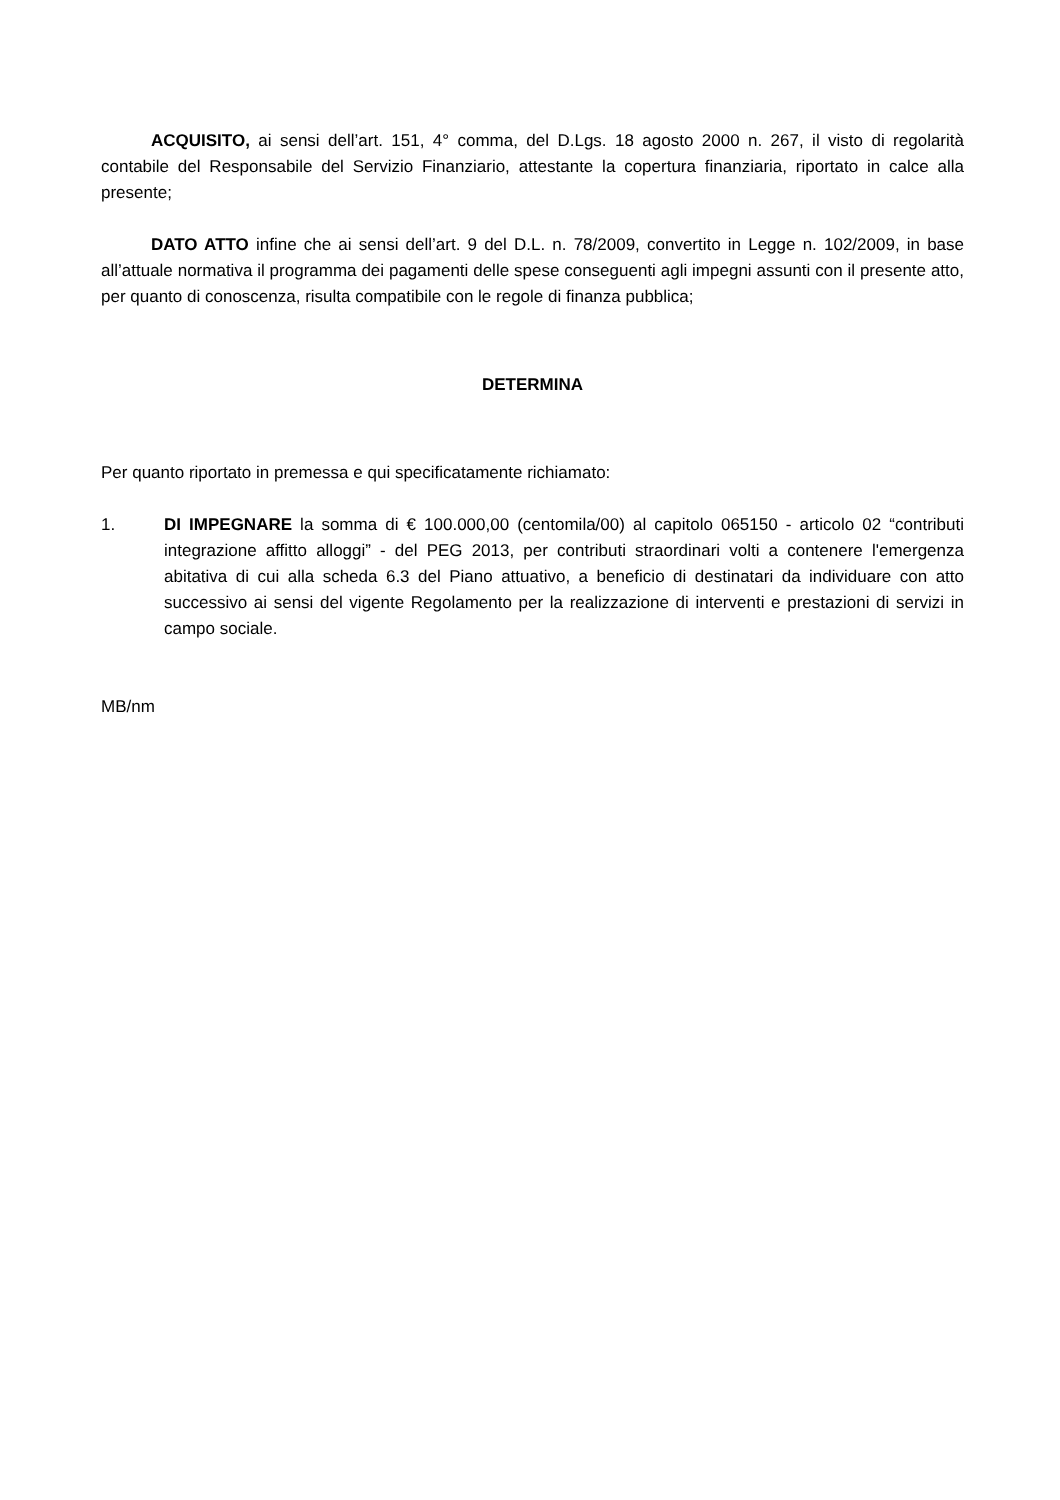ACQUISITO, ai sensi dell’art. 151, 4° comma, del D.Lgs. 18 agosto 2000 n. 267, il visto di regolarità contabile del Responsabile del Servizio Finanziario, attestante la copertura finanziaria, riportato in calce alla presente;
DATO ATTO infine che ai sensi dell’art. 9 del D.L. n. 78/2009, convertito in Legge n. 102/2009, in base all’attuale normativa il programma dei pagamenti delle spese conseguenti agli impegni assunti con il presente atto, per quanto di conoscenza, risulta compatibile con le regole di finanza pubblica;
DETERMINA
Per quanto riportato in premessa e qui specificatamente richiamato:
1. DI IMPEGNARE la somma di € 100.000,00 (centomila/00) al capitolo 065150 - articolo 02 “contributi integrazione affitto alloggi” - del PEG 2013, per contributi straordinari volti a contenere l'emergenza abitativa di cui alla scheda 6.3 del Piano attuativo, a beneficio di destinatari da individuare con atto successivo ai sensi del vigente Regolamento per la realizzazione di interventi e prestazioni di servizi in campo sociale.
MB/nm